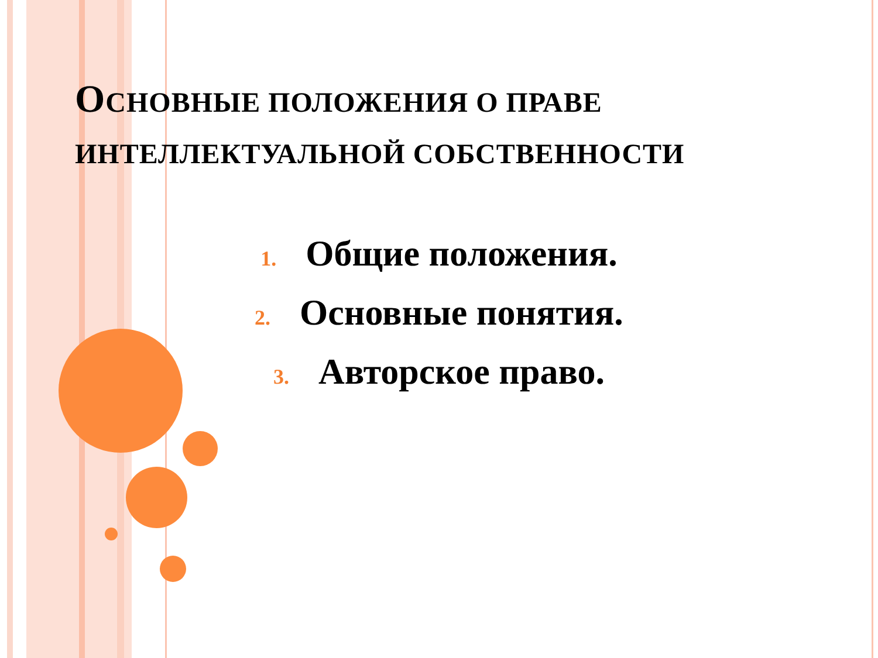ОСНОВНЫЕ ПОЛОЖЕНИЯ О ПРАВЕ ИНТЕЛЛЕКТУАЛЬНОЙ СОБСТВЕННОСТИ
1. Общие положения.
2. Основные понятия.
3. Авторское право.